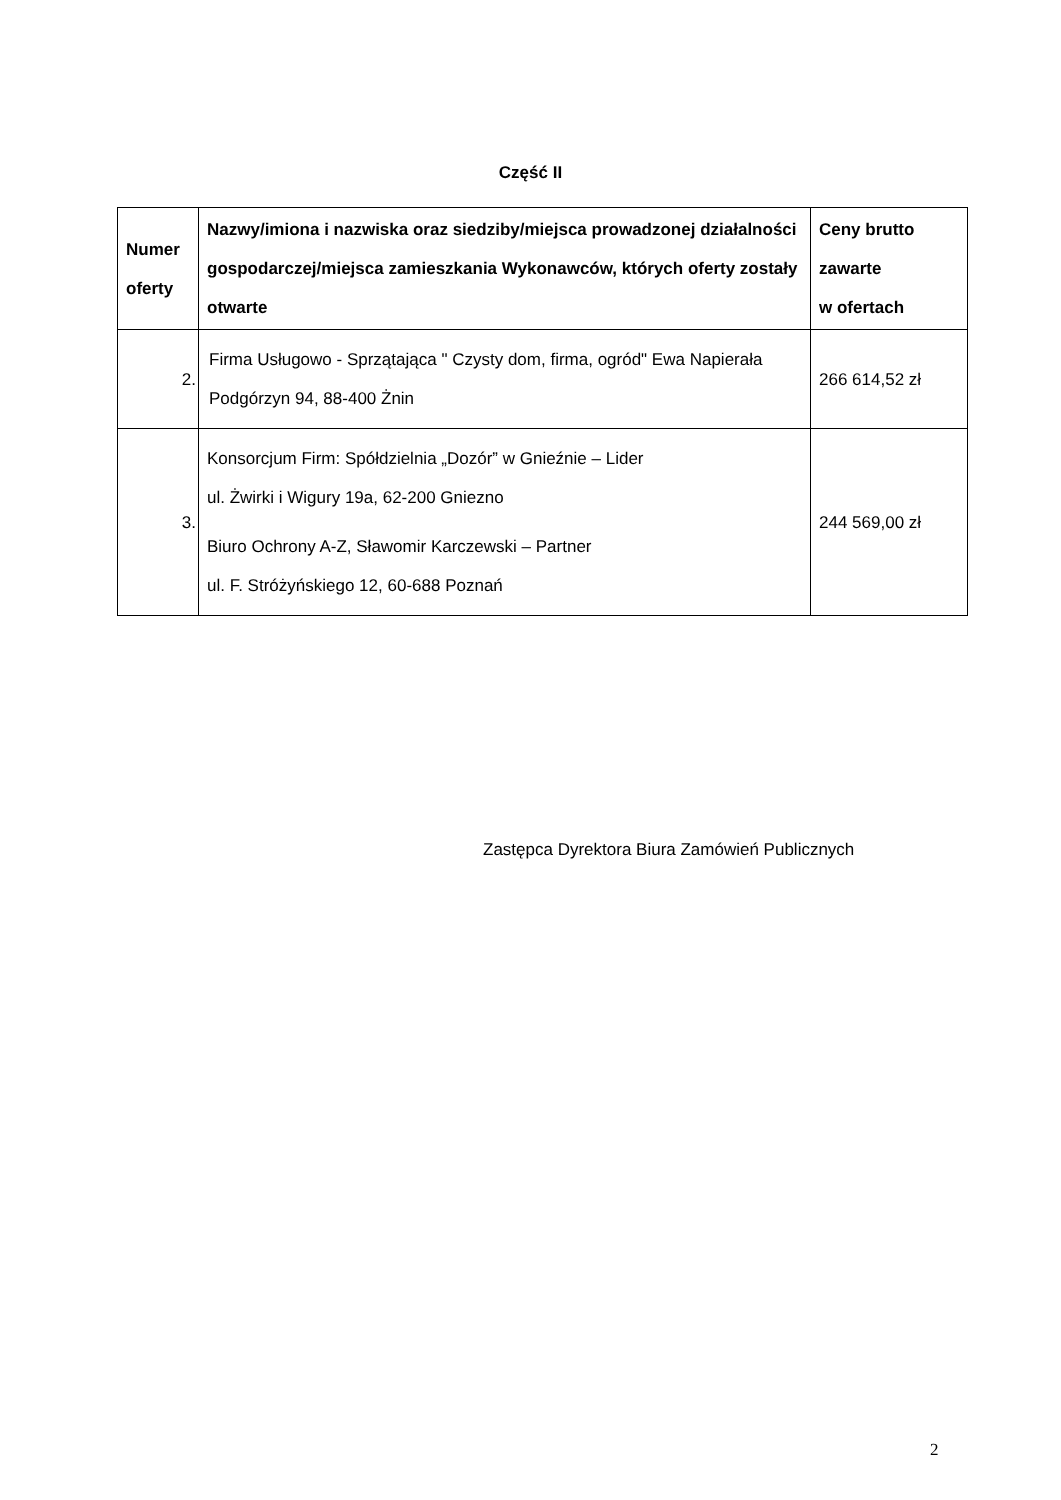Część II
| Numer oferty | Nazwy/imiona i nazwiska oraz siedziby/miejsca prowadzonej działalności gospodarczej/miejsca zamieszkania Wykonawców, których oferty zostały otwarte | Ceny brutto zawarte w ofertach |
| --- | --- | --- |
| 2. | Firma Usługowo - Sprzątająca " Czysty dom, firma, ogród" Ewa Napierała Podgórzyn 94, 88-400 Żnin | 266 614,52 zł |
| 3. | Konsorcjum Firm: Spółdzielnia „Dozór” w Gnieźnie – Lider ul. Żwirki i Wigury 19a, 62-200 Gniezno Biuro Ochrony A-Z, Sławomir Karczewski – Partner ul. F. Stróżyńskiego 12, 60-688 Poznań | 244 569,00 zł |
Zastępca Dyrektora Biura Zamówień Publicznych
2